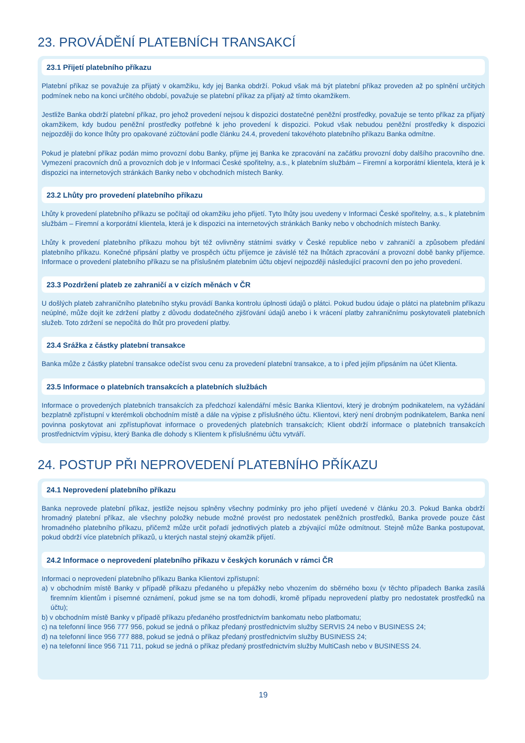23. PROVÁDĚNÍ PLATEBNÍCH TRANSAKCÍ
23.1 Přijetí platebního příkazu
Platební příkaz se považuje za přijatý v okamžiku, kdy jej Banka obdrží. Pokud však má být platební příkaz proveden až po splnění určitých podmínek nebo na konci určitého období, považuje se platební příkaz za přijatý až tímto okamžikem.
Jestliže Banka obdrží platební příkaz, pro jehož provedení nejsou k dispozici dostatečné peněžní prostředky, považuje se tento příkaz za přijatý okamžikem, kdy budou peněžní prostředky potřebné k jeho provedení k dispozici. Pokud však nebudou peněžní prostředky k dispozici nejpozději do konce lhůty pro opakované zúčtování podle článku 24.4, provedení takovéhoto platebního příkazu Banka odmítne.
Pokud je platební příkaz podán mimo provozní dobu Banky, přijme jej Banka ke zpracování na začátku provozní doby dalšího pracovního dne. Vymezení pracovních dnů a provozních dob je v Informaci České spořitelny, a.s., k platebním službám – Firemní a korporátní klientela, která je k dispozici na internetových stránkách Banky nebo v obchodních místech Banky.
23.2 Lhůty pro provedení platebního příkazu
Lhůty k provedení platebního příkazu se počítají od okamžiku jeho přijetí. Tyto lhůty jsou uvedeny v Informaci České spořitelny, a.s., k platebním službám – Firemní a korporátní klientela, která je k dispozici na internetových stránkách Banky nebo v obchodních místech Banky.
Lhůty k provedení platebního příkazu mohou být též ovlivněny státními svátky v České republice nebo v zahraničí a způsobem předání platebního příkazu. Konečné připsání platby ve prospěch účtu příjemce je závislé též na lhůtách zpracování a provozní době banky příjemce. Informace o provedení platebního příkazu se na příslušném platebním účtu objeví nejpozději následující pracovní den po jeho provedení.
23.3 Pozdržení plateb ze zahraničí a v cizích měnách v ČR
U došlých plateb zahraničního platebního styku provádí Banka kontrolu úplnosti údajů o plátci. Pokud budou údaje o plátci na platebním příkazu neúplné, může dojít ke zdržení platby z důvodu dodatečného zjišťování údajů anebo i k vrácení platby zahraničnímu poskytovateli platebních služeb. Toto zdržení se nepočítá do lhůt pro provedení platby.
23.4 Srážka z částky platební transakce
Banka může z částky platební transakce odečíst svou cenu za provedení platební transakce, a to i před jejím připsáním na účet Klienta.
23.5 Informace o platebních transakcích a platebních službách
Informace o provedených platebních transakcích za předchozí kalendářní měsíc Banka Klientovi, který je drobným podnikatelem, na vyžádání bezplatně zpřístupní v kterémkoli obchodním místě a dále na výpise z příslušného účtu. Klientovi, který není drobným podnikatelem, Banka není povinna poskytovat ani zpřístupňovat informace o provedených platebních transakcích; Klient obdrží informace o platebních transakcích prostřednictvím výpisu, který Banka dle dohody s Klientem k příslušnému účtu vytváří.
24. POSTUP PŘI NEPROVEDENÍ PLATEBNÍHO PŘÍKAZU
24.1 Neprovedení platebního příkazu
Banka neprovede platební příkaz, jestliže nejsou splněny všechny podmínky pro jeho přijetí uvedené v článku 20.3. Pokud Banka obdrží hromadný platební příkaz, ale všechny položky nebude možné provést pro nedostatek peněžních prostředků, Banka provede pouze část hromadného platebního příkazu, přičemž může určit pořadí jednotlivých plateb a zbývající může odmítnout. Stejně může Banka postupovat, pokud obdrží více platebních příkazů, u kterých nastal stejný okamžik přijetí.
24.2 Informace o neprovedení platebního příkazu v českých korunách v rámci ČR
Informaci o neprovedení platebního příkazu Banka Klientovi zpřístupní:
a) v obchodním místě Banky v případě příkazu předaného u přepážky nebo vhozením do sběrného boxu (v těchto případech Banka zasílá firemním klientům i písemné oznámení, pokud jsme se na tom dohodli, kromě případu neprovedení platby pro nedostatek prostředků na účtu);
b) v obchodním místě Banky v případě příkazu předaného prostřednictvím bankomatu nebo platbomatu;
c) na telefonní lince 956 777 956, pokud se jedná o příkaz předaný prostřednictvím služby SERVIS 24 nebo v BUSINESS 24;
d) na telefonní lince 956 777 888, pokud se jedná o příkaz předaný prostřednictvím služby BUSINESS 24;
e) na telefonní lince 956 711 711, pokud se jedná o příkaz předaný prostřednictvím služby MultiCash nebo v BUSINESS 24.
19